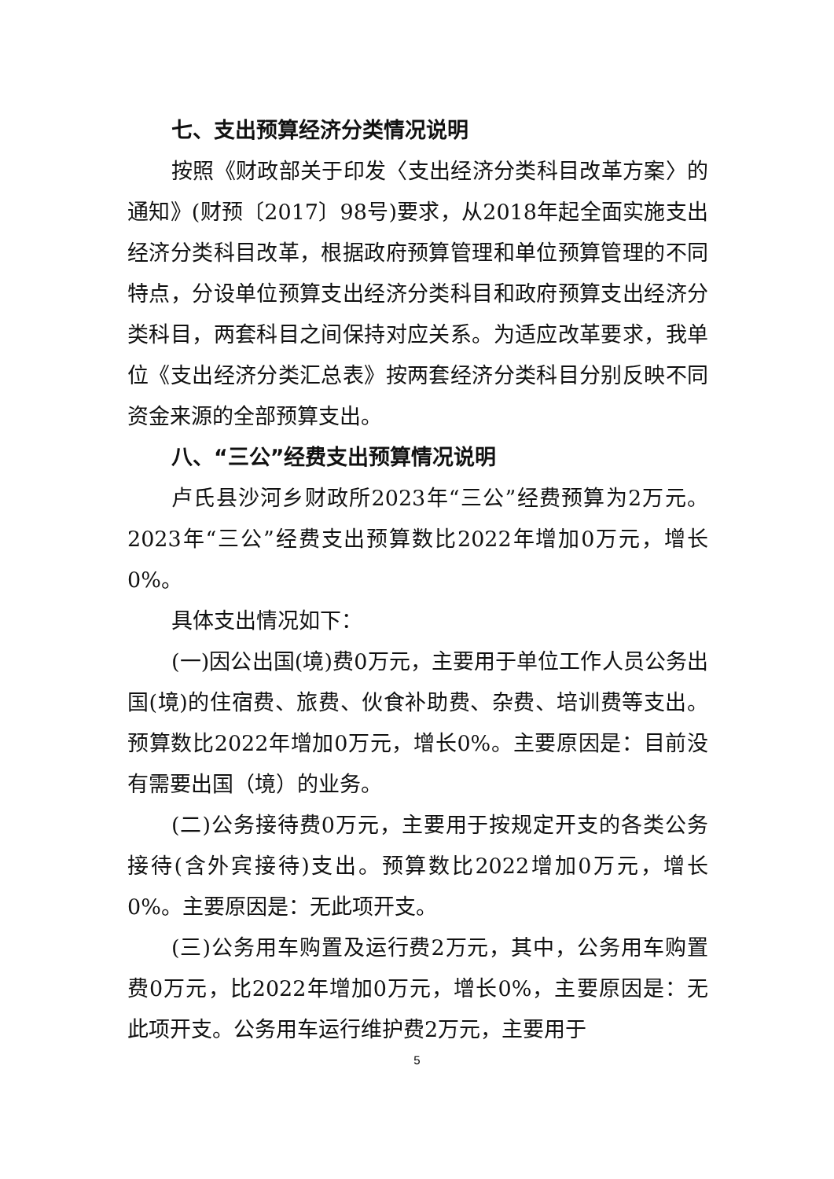七、支出预算经济分类情况说明
按照《财政部关于印发〈支出经济分类科目改革方案〉的通知》(财预〔2017〕98号)要求，从2018年起全面实施支出经济分类科目改革，根据政府预算管理和单位预算管理的不同特点，分设单位预算支出经济分类科目和政府预算支出经济分类科目，两套科目之间保持对应关系。为适应改革要求，我单位《支出经济分类汇总表》按两套经济分类科目分别反映不同资金来源的全部预算支出。
八、“三公”经费支出预算情况说明
卢氏县沙河乡财政所2023年“三公”经费预算为2万元。2023年“三公”经费支出预算数比2022年增加0万元，增长0%。
具体支出情况如下：
(一)因公出国(境)费0万元，主要用于单位工作人员公务出国(境)的住宿费、旅费、伙食补助费、杂费、培训费等支出。预算数比2022年增加0万元，增长0%。主要原因是：目前没有需要出国（境）的业务。
(二)公务接待费0万元，主要用于按规定开支的各类公务接待(含外宾接待)支出。预算数比2022增加0万元，增长0%。主要原因是：无此项开支。
(三)公务用车购置及运行费2万元，其中，公务用车购置费0万元，比2022年增加0万元，增长0%，主要原因是：无此项开支。公务用车运行维护费2万元，主要用于
5